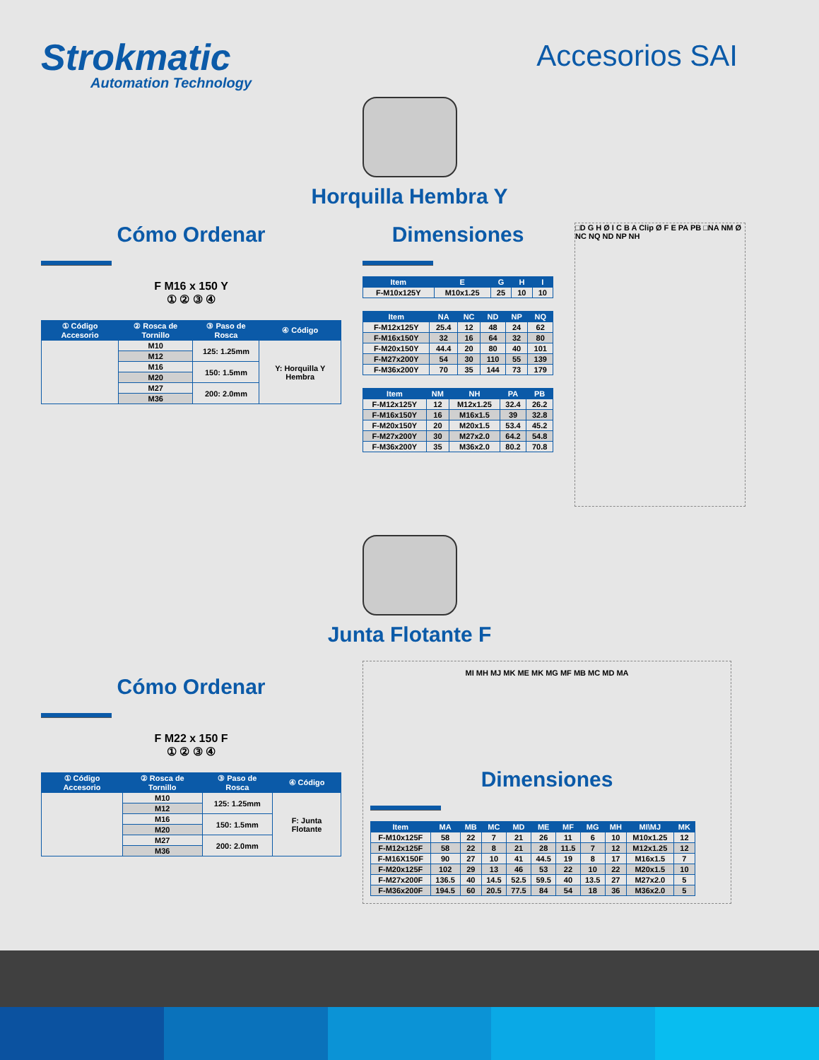Strokmatic
Automation Technology
Accesorios SAI
Horquilla Hembra Y
Cómo Ordenar
F M16 x 150 Y
① ② ③ ④
| ① Código Accesorio | ② Rosca de Tornillo | ③ Paso de Rosca | ④ Código |
| --- | --- | --- | --- |
| | M10 | 125: 1.25mm | Y: Horquilla Y Hembra |
| | M12 | | |
| | M16 | 150: 1.5mm | |
| | M20 | | |
| | M27 | 200: 2.0mm | |
| | M36 | | |
Dimensiones
| Item | E | G | H | I |
| --- | --- | --- | --- | --- |
| F-M10x125Y | M10x1.25 | 25 | 10 | 10 |
| Item | NA | NC | ND | NP | NQ |
| --- | --- | --- | --- | --- | --- |
| F-M12x125Y | 25.4 | 12 | 48 | 24 | 62 |
| F-M16x150Y | 32 | 16 | 64 | 32 | 80 |
| F-M20x150Y | 44.4 | 20 | 80 | 40 | 101 |
| F-M27x200Y | 54 | 30 | 110 | 55 | 139 |
| F-M36x200Y | 70 | 35 | 144 | 73 | 179 |
| Item | NM | NH | PA | PB |
| --- | --- | --- | --- | --- |
| F-M12x125Y | 12 | M12x1.25 | 32.4 | 26.2 |
| F-M16x150Y | 16 | M16x1.5 | 39 | 32.8 |
| F-M20x150Y | 20 | M20x1.5 | 53.4 | 45.2 |
| F-M27x200Y | 30 | M27x2.0 | 64.2 | 54.8 |
| F-M36x200Y | 35 | M36x2.0 | 80.2 | 70.8 |
□D G H Ø I C B A Clip Ø F E PA PB □NA NM Ø NC NQ ND NP NH
Junta Flotante F
Cómo Ordenar
F M22 x 150 F
① ② ③ ④
| ① Código Accesorio | ② Rosca de Tornillo | ③ Paso de Rosca | ④ Código |
| --- | --- | --- | --- |
| | M10 | 125: 1.25mm | F: Junta Flotante |
| | M12 | | |
| | M16 | 150: 1.5mm | |
| | M20 | | |
| | M27 | 200: 2.0mm | |
| | M36 | | |
MI MH MJ MK ME MK MG MF MB MC MD MA
Dimensiones
| Item | MA | MB | MC | MD | ME | MF | MG | MH | MI\MJ | MK |
| --- | --- | --- | --- | --- | --- | --- | --- | --- | --- | --- |
| F-M10x125F | 58 | 22 | 7 | 21 | 26 | 11 | 6 | 10 | M10x1.25 | 12 |
| F-M12x125F | 58 | 22 | 8 | 21 | 28 | 11.5 | 7 | 12 | M12x1.25 | 12 |
| F-M16X150F | 90 | 27 | 10 | 41 | 44.5 | 19 | 8 | 17 | M16x1.5 | 7 |
| F-M20x125F | 102 | 29 | 13 | 46 | 53 | 22 | 10 | 22 | M20x1.5 | 10 |
| F-M27x200F | 136.5 | 40 | 14.5 | 52.5 | 59.5 | 40 | 13.5 | 27 | M27x2.0 | 5 |
| F-M36x200F | 194.5 | 60 | 20.5 | 77.5 | 84 | 54 | 18 | 36 | M36x2.0 | 5 |